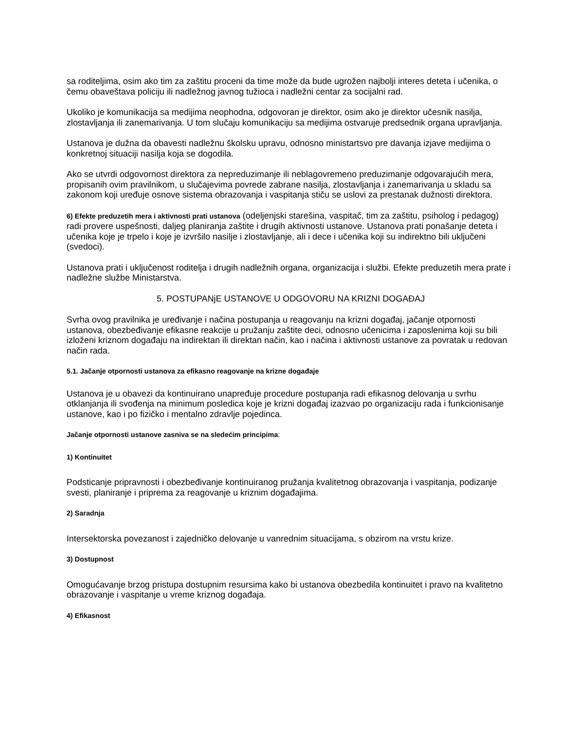sa roditeljima, osim ako tim za zaštitu proceni da time može da bude ugrožen najbolji interes deteta i učenika, o čemu obaveštava policiju ili nadležnog javnog tužioca i nadležni centar za socijalni rad.
Ukoliko je komunikacija sa medijima neophodna, odgovoran je direktor, osim ako je direktor učesnik nasilja, zlostavljanja ili zanemarivanja. U tom slučaju komunikaciju sa medijima ostvaruje predsednik organa upravljanja.
Ustanova je dužna da obavesti nadležnu školsku upravu, odnosno ministartsvo pre davanja izjave medijima o konkretnoj situaciji nasilja koja se dogodila.
Ako se utvrdi odgovornost direktora za nepreduzimanje ili neblagovremeno preduzimanje odgovarajućih mera, propisanih ovim pravilnikom, u slučajevima povrede zabrane nasilja, zlostavljanja i zanemarivanja u skladu sa zakonom koji uređuje osnove sistema obrazovanja i vaspitanja stiču se uslovi za prestanak dužnosti direktora.
6) Efekte preduzetih mera i aktivnosti prati ustanova (odeljenjski starešina, vaspitač, tim za zaštitu, psiholog i pedagog) radi provere uspešnosti, daljeg planiranja zaštite i drugih aktivnosti ustanove. Ustanova prati ponašanje deteta i učenika koje je trpelo i koje je izvršilo nasilje i zlostavljanje, ali i dece i učenika koji su indirektno bili uključeni (svedoci).
Ustanova prati i uključenost roditelja i drugih nadležnih organa, organizacija i službi. Efekte preduzetih mera prate i nadležne službe Ministarstva.
5. POSTUPANjE USTANOVE U ODGOVORU NA KRIZNI DOGAĐAJ
Svrha ovog pravilnika je uređivanje i načina postupanja u reagovanju na krizni događaj, jačanje otpornosti ustanova, obezbeđivanje efikasne reakcije u pružanju zaštite deci, odnosno učenicima i zaposlenima koji su bili izloženi kriznom događaju na indirektan ili direktan način, kao i načina i aktivnosti ustanove za povratak u redovan način rada.
5.1. Jačanje otpornosti ustanova za efikasno reagovanje na krizne događaje
Ustanova je u obavezi da kontinuirano unapređuje procedure postupanja radi efikasnog delovanja u svrhu otklanjanja ili svođenja na minimum posledica koje je krizni događaj izazvao po organizaciju rada i funkcionisanje ustanove, kao i po fizičko i mentalno zdravlje pojedinca.
Jačanje otpornosti ustanove zasniva se na sledećim principima:
1) Kontinuitet
Podsticanje pripravnosti i obezbeđivanje kontinuiranog pružanja kvalitetnog obrazovanja i vaspitanja, podizanje svesti, planiranje i priprema za reagovanje u kriznim događajima.
2) Saradnja
Intersektorska povezanost i zajedničko delovanje u vanrednim situacijama, s obzirom na vrstu krize.
3) Dostupnost
Omogućavanje brzog pristupa dostupnim resursima kako bi ustanova obezbedila kontinuitet i pravo na kvalitetno obrazovanje i vaspitanje u vreme kriznog događaja.
4) Efikasnost